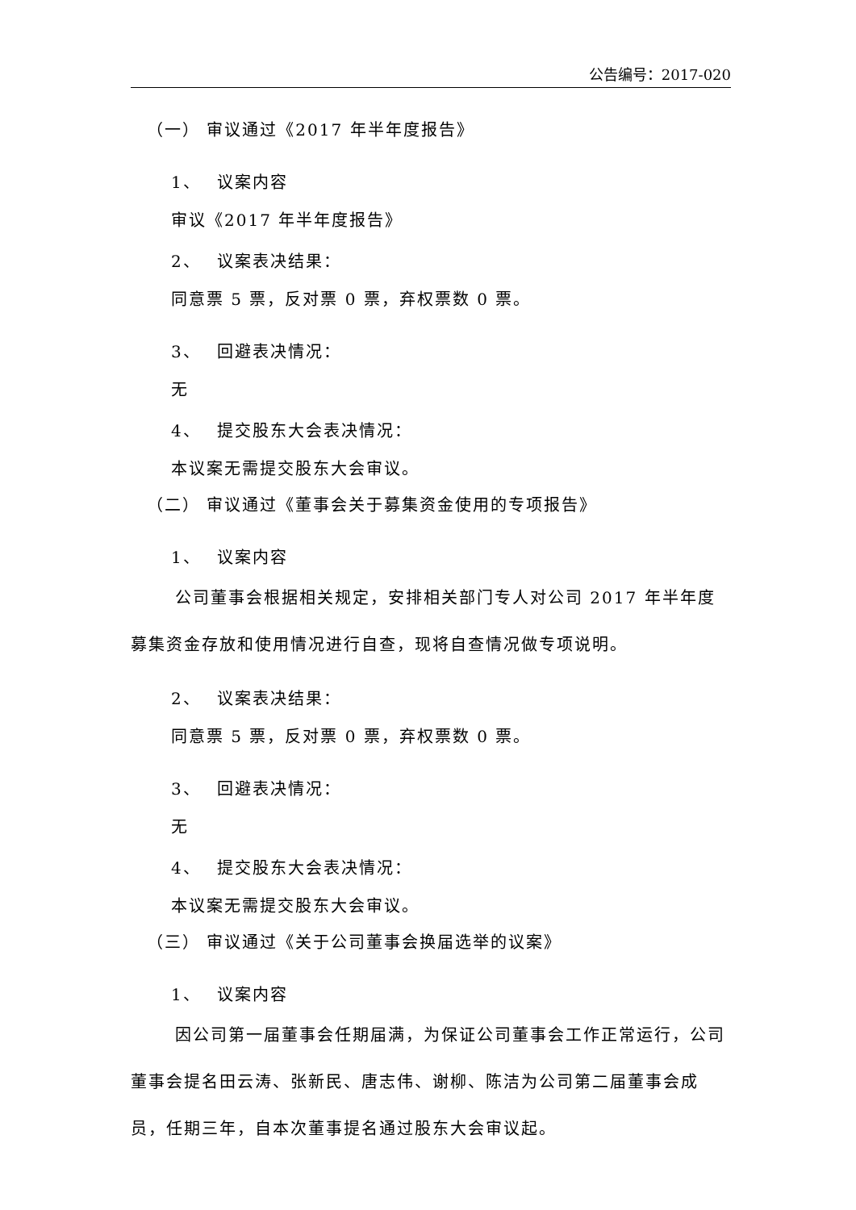公告编号：2017-020
（一） 审议通过《2017 年半年度报告》
1、　 议案内容
审议《2017 年半年度报告》
2、　 议案表决结果：
同意票 5 票，反对票 0 票，弃权票数 0 票。
3、　 回避表决情况：
无
4、　 提交股东大会表决情况：
本议案无需提交股东大会审议。
（二） 审议通过《董事会关于募集资金使用的专项报告》
1、　 议案内容
公司董事会根据相关规定，安排相关部门专人对公司 2017 年半年度募集资金存放和使用情况进行自查，现将自查情况做专项说明。
2、　 议案表决结果：
同意票 5 票，反对票 0 票，弃权票数 0 票。
3、　 回避表决情况：
无
4、　 提交股东大会表决情况：
本议案无需提交股东大会审议。
（三） 审议通过《关于公司董事会换届选举的议案》
1、　 议案内容
因公司第一届董事会任期届满，为保证公司董事会工作正常运行，公司董事会提名田云涛、张新民、唐志伟、谢柳、陈洁为公司第二届董事会成员，任期三年，自本次董事提名通过股东大会审议起。